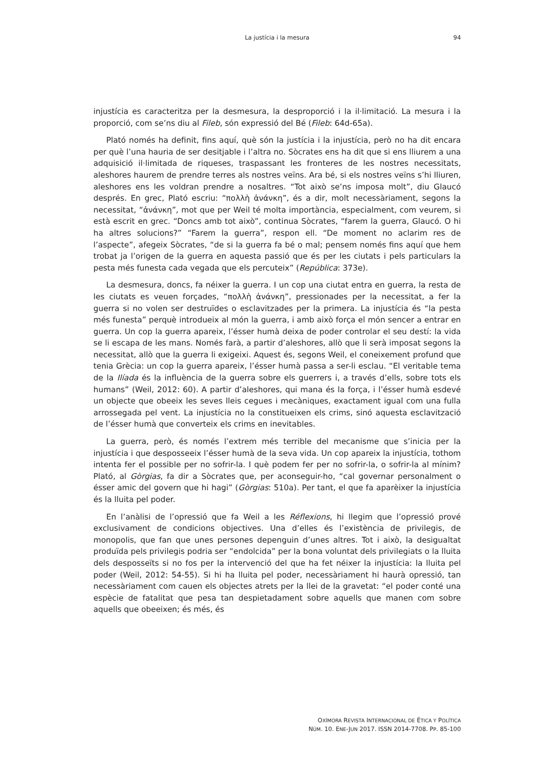La justícia i la mesura
94
injustícia es caracteritza per la desmesura, la desproporció i la il·limitació. La mesura i la proporció, com se’ns diu al Fileb, són expressió del Bé (Fileb: 64d-65a).
Plató només ha definit, fins aquí, què són la justícia i la injustícia, però no ha dit encara per què l’una hauria de ser desitjable i l’altra no. Sòcrates ens ha dit que si ens lliurem a una adquisició il·limitada de riqueses, traspassant les fronteres de les nostres necessitats, aleshores haurem de prendre terres als nostres veïns. Ara bé, si els nostres veïns s’hi lliuren, aleshores ens les voldran prendre a nosaltres. “Tot això se’ns imposa molt”, diu Glaucó després. En grec, Plató escriu: “πολλὴ ἀνάνκη”, és a dir, molt necessàriament, segons la necessitat, “ἀνάνκη”, mot que per Weil té molta importància, especialment, com veurem, si està escrit en grec. “Doncs amb tot això”, continua Sòcrates, “farem la guerra, Glaucó. O hi ha altres solucions?” “Farem la guerra”, respon ell. “De moment no aclarim res de l’aspecte”, afegeix Sòcrates, “de si la guerra fa bé o mal; pensem només fins aquí que hem trobat ja l’origen de la guerra en aquesta passió que és per les ciutats i pels particulars la pesta més funesta cada vegada que els percuteix” (República: 373e).
La desmesura, doncs, fa néixer la guerra. I un cop una ciutat entra en guerra, la resta de les ciutats es veuen forçades, “πολλὴ ἀνάνκη”, pressionades per la necessitat, a fer la guerra si no volen ser destruïdes o esclavitzades per la primera. La injustícia és “la pesta més funesta” perquè introdueix al món la guerra, i amb això força el món sencer a entrar en guerra. Un cop la guerra apareix, l’ésser humà deixa de poder controlar el seu destí: la vida se li escapa de les mans. Només farà, a partir d’aleshores, allò que li serà imposat segons la necessitat, allò que la guerra li exigeixi. Aquest és, segons Weil, el coneixement profund que tenia Grècia: un cop la guerra apareix, l’ésser humà passa a ser-li esclau. “El veritable tema de la Ilíada és la influència de la guerra sobre els guerrers i, a través d’ells, sobre tots els humans” (Weil, 2012: 60). A partir d’aleshores, qui mana és la força, i l’ésser humà esdevé un objecte que obeeix les seves lleis cegues i mecàniques, exactament igual com una fulla arrossegada pel vent. La injustícia no la constitueixen els crims, sinó aquesta esclavització de l’ésser humà que converteix els crims en inevitables.
La guerra, però, és només l’extrem més terrible del mecanisme que s’inicia per la injustícia i que desposseeix l’ésser humà de la seva vida. Un cop apareix la injustícia, tothom intenta fer el possible per no sofrir-la. I què podem fer per no sofrir-la, o sofrir-la al mínim? Plató, al Gòrgias, fa dir a Sòcrates que, per aconseguir-ho, “cal governar personalment o ésser amic del govern que hi hagi” (Gòrgias: 510a). Per tant, el que fa aparèixer la injustícia és la lluita pel poder.
En l’anàlisi de l’opressió que fa Weil a les Réflexions, hi llegim que l’opressió prové exclusivament de condicions objectives. Una d’elles és l’existència de privilegis, de monopolis, que fan que unes persones depenguin d’unes altres. Tot i això, la desigualtat produïda pels privilegis podria ser “endolcida” per la bona voluntat dels privilegiats o la lluita dels desposseïts si no fos per la intervenció del que ha fet néixer la injustícia: la lluita pel poder (Weil, 2012: 54-55). Si hi ha lluita pel poder, necessàriament hi haurà opressió, tan necessàriament com cauen els objectes atrets per la llei de la gravetat: “el poder conté una espècie de fatalitat que pesa tan despietadament sobre aquells que manen com sobre aquells que obeeixen; és més, és
OXÍMORA REVISTA INTERNACIONAL DE ÉTICA Y POLÍTICA
NÚM. 10. ENE-JUN 2017. ISSN 2014-7708. PP. 85-100